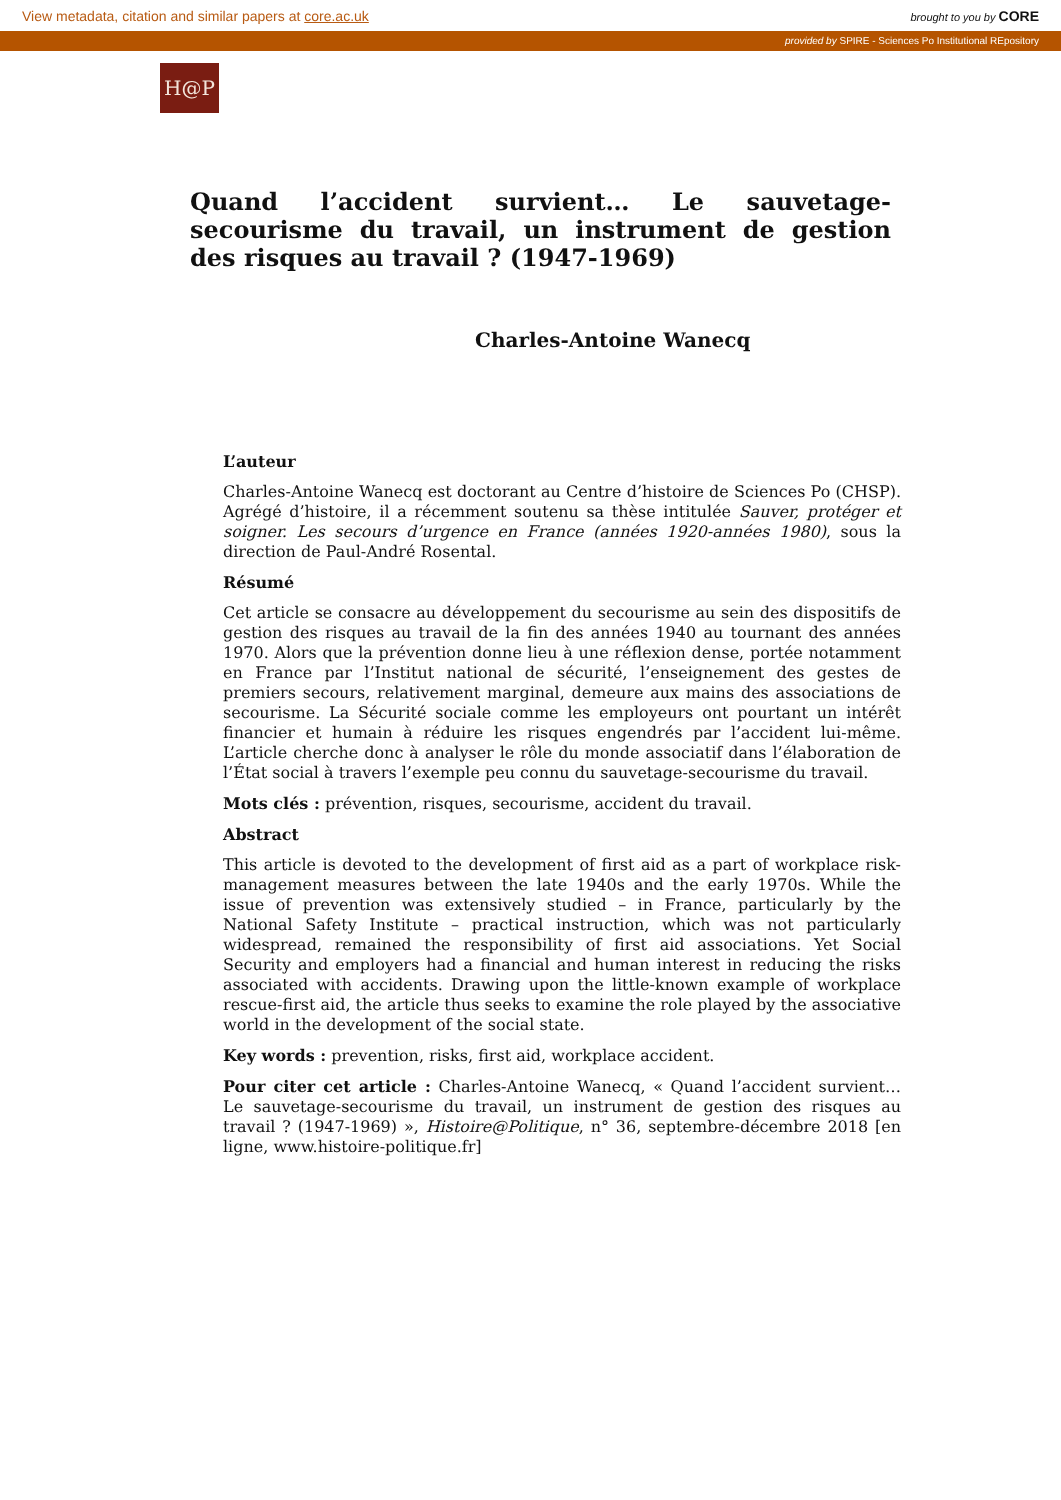View metadata, citation and similar papers at core.ac.uk brought to you by CORE
provided by SPIRE - Sciences Po Institutional REpository
H@P
Quand l’accident survient… Le sauvetage-secourisme du travail, un instrument de gestion des risques au travail ? (1947-1969)
Charles-Antoine Wanecq
L’auteur
Charles-Antoine Wanecq est doctorant au Centre d’histoire de Sciences Po (CHSP). Agrégé d’histoire, il a récemment soutenu sa thèse intitulée Sauver, protéger et soigner. Les secours d’urgence en France (années 1920-années 1980), sous la direction de Paul-André Rosental.
Résumé
Cet article se consacre au développement du secourisme au sein des dispositifs de gestion des risques au travail de la fin des années 1940 au tournant des années 1970. Alors que la prévention donne lieu à une réflexion dense, portée notamment en France par l’Institut national de sécurité, l’enseignement des gestes de premiers secours, relativement marginal, demeure aux mains des associations de secourisme. La Sécurité sociale comme les employeurs ont pourtant un intérêt financier et humain à réduire les risques engendrés par l’accident lui-même. L’article cherche donc à analyser le rôle du monde associatif dans l’élaboration de l’État social à travers l’exemple peu connu du sauvetage-secourisme du travail.
Mots clés : prévention, risques, secourisme, accident du travail.
Abstract
This article is devoted to the development of first aid as a part of workplace risk-management measures between the late 1940s and the early 1970s. While the issue of prevention was extensively studied – in France, particularly by the National Safety Institute – practical instruction, which was not particularly widespread, remained the responsibility of first aid associations. Yet Social Security and employers had a financial and human interest in reducing the risks associated with accidents. Drawing upon the little-known example of workplace rescue-first aid, the article thus seeks to examine the role played by the associative world in the development of the social state.
Key words : prevention, risks, first aid, workplace accident.
Pour citer cet article : Charles-Antoine Wanecq, « Quand l’accident survient… Le sauvetage-secourisme du travail, un instrument de gestion des risques au travail ? (1947-1969) », Histoire@Politique, n° 36, septembre-décembre 2018 [en ligne, www.histoire-politique.fr]